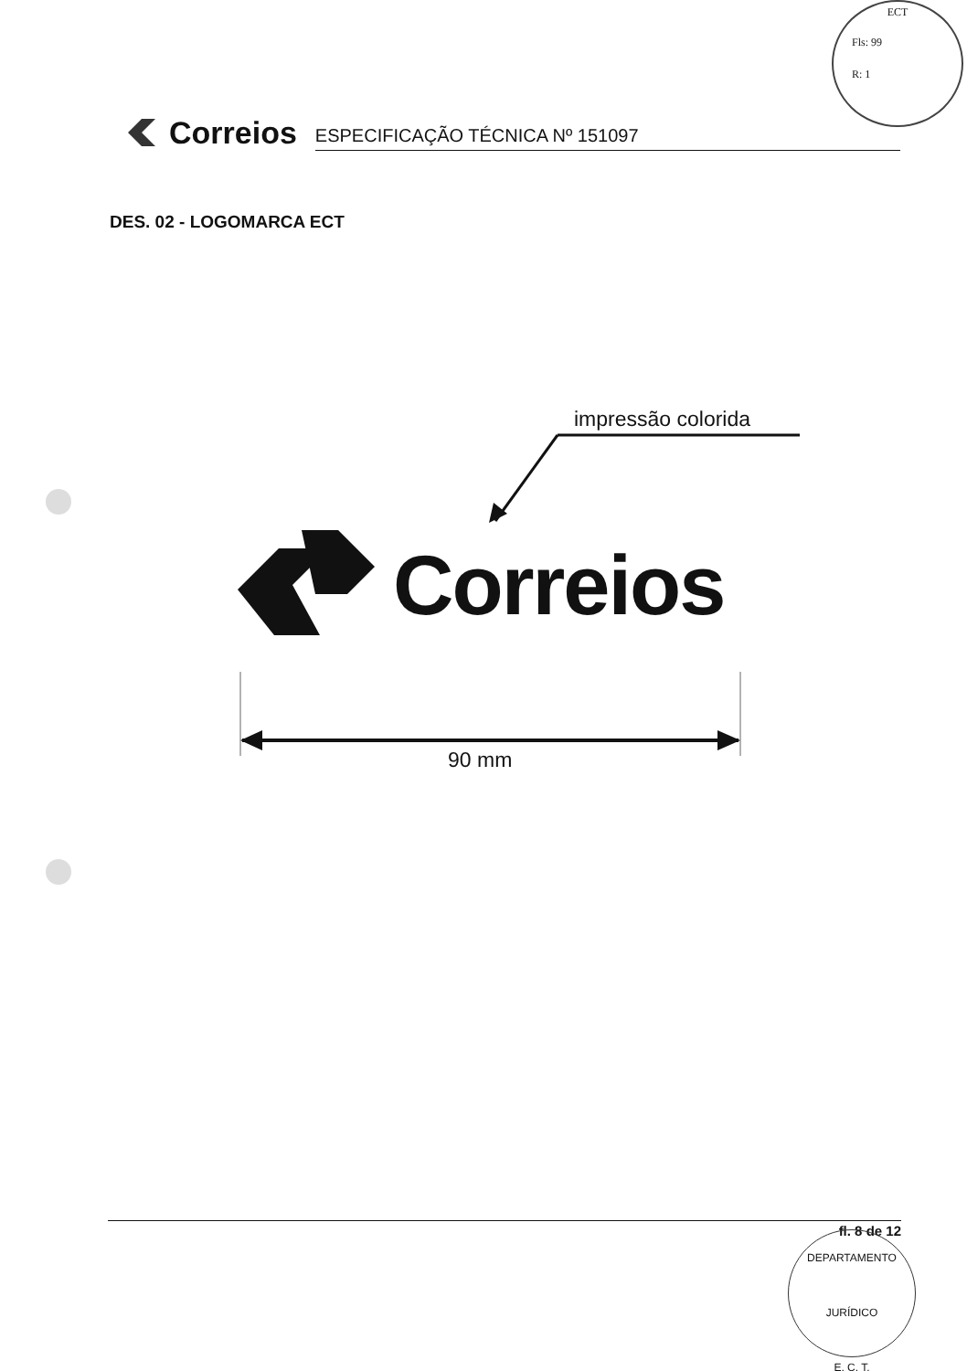ECT
Fls: 99
R: 1
Correios
ESPECIFICAÇÃO TÉCNICA Nº 151097
DES. 02 - LOGOMARCA ECT
impressão colorida
Correios
90 mm
fl. 8 de 12
DEPARTAMENTO JURÍDICO
E. C. T.